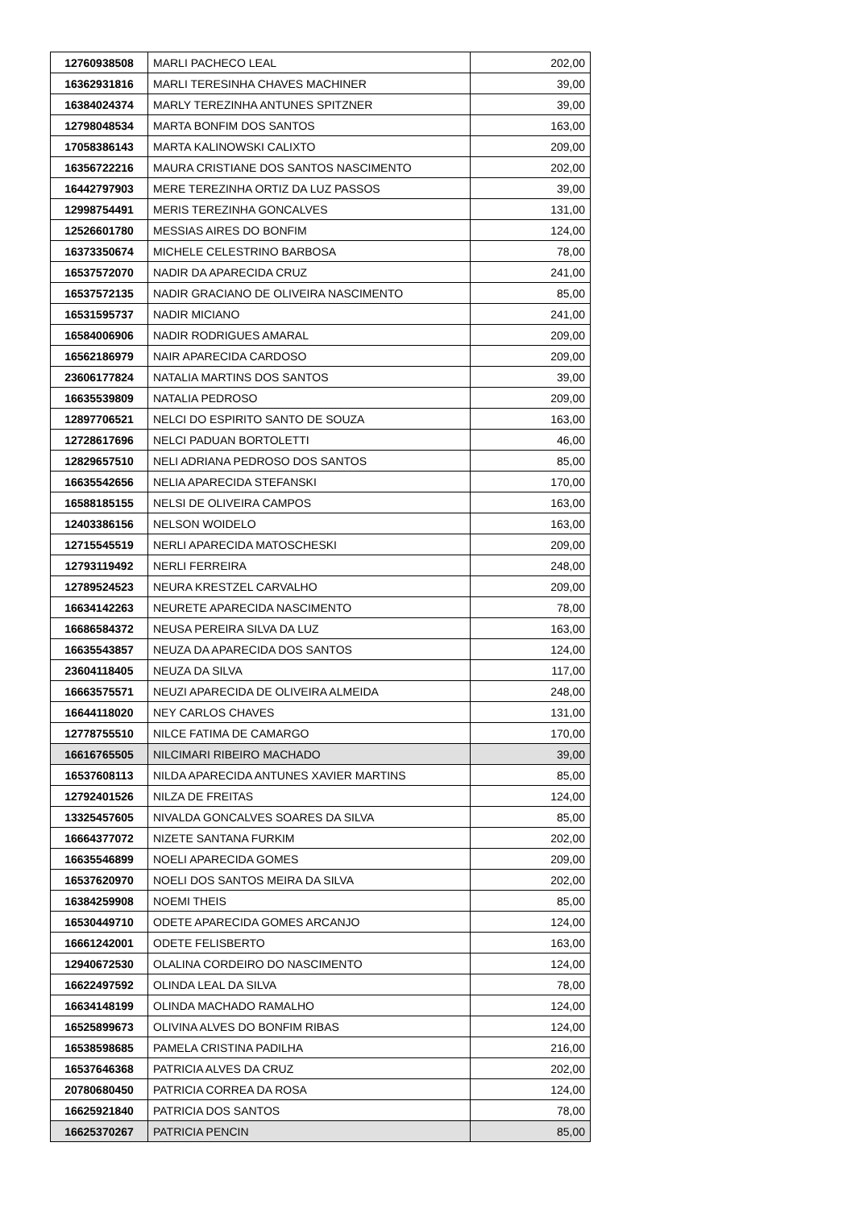| 12760938508 | MARLI PACHECO LEAL | 202,00 |
| 16362931816 | MARLI TERESINHA CHAVES MACHINER | 39,00 |
| 16384024374 | MARLY TEREZINHA ANTUNES SPITZNER | 39,00 |
| 12798048534 | MARTA BONFIM DOS SANTOS | 163,00 |
| 17058386143 | MARTA KALINOWSKI CALIXTO | 209,00 |
| 16356722216 | MAURA CRISTIANE DOS SANTOS NASCIMENTO | 202,00 |
| 16442797903 | MERE TEREZINHA ORTIZ DA LUZ PASSOS | 39,00 |
| 12998754491 | MERIS TEREZINHA GONCALVES | 131,00 |
| 12526601780 | MESSIAS AIRES DO BONFIM | 124,00 |
| 16373350674 | MICHELE CELESTRINO BARBOSA | 78,00 |
| 16537572070 | NADIR DA APARECIDA CRUZ | 241,00 |
| 16537572135 | NADIR GRACIANO DE OLIVEIRA NASCIMENTO | 85,00 |
| 16531595737 | NADIR MICIANO | 241,00 |
| 16584006906 | NADIR RODRIGUES AMARAL | 209,00 |
| 16562186979 | NAIR APARECIDA CARDOSO | 209,00 |
| 23606177824 | NATALIA MARTINS DOS SANTOS | 39,00 |
| 16635539809 | NATALIA PEDROSO | 209,00 |
| 12897706521 | NELCI DO ESPIRITO SANTO DE SOUZA | 163,00 |
| 12728617696 | NELCI PADUAN BORTOLETTI | 46,00 |
| 12829657510 | NELI ADRIANA PEDROSO DOS SANTOS | 85,00 |
| 16635542656 | NELIA APARECIDA STEFANSKI | 170,00 |
| 16588185155 | NELSI DE OLIVEIRA CAMPOS | 163,00 |
| 12403386156 | NELSON WOIDELO | 163,00 |
| 12715545519 | NERLI APARECIDA MATOSCHESKI | 209,00 |
| 12793119492 | NERLI FERREIRA | 248,00 |
| 12789524523 | NEURA KRESTZEL CARVALHO | 209,00 |
| 16634142263 | NEURETE APARECIDA NASCIMENTO | 78,00 |
| 16686584372 | NEUSA PEREIRA SILVA DA LUZ | 163,00 |
| 16635543857 | NEUZA DA APARECIDA DOS SANTOS | 124,00 |
| 23604118405 | NEUZA DA SILVA | 117,00 |
| 16663575571 | NEUZI APARECIDA DE OLIVEIRA ALMEIDA | 248,00 |
| 16644118020 | NEY CARLOS CHAVES | 131,00 |
| 12778755510 | NILCE FATIMA DE CAMARGO | 170,00 |
| 16616765505 | NILCIMARI RIBEIRO MACHADO | 39,00 |
| 16537608113 | NILDA APARECIDA ANTUNES XAVIER MARTINS | 85,00 |
| 12792401526 | NILZA DE FREITAS | 124,00 |
| 13325457605 | NIVALDA GONCALVES SOARES DA SILVA | 85,00 |
| 16664377072 | NIZETE SANTANA FURKIM | 202,00 |
| 16635546899 | NOELI APARECIDA GOMES | 209,00 |
| 16537620970 | NOELI DOS SANTOS MEIRA DA SILVA | 202,00 |
| 16384259908 | NOEMI THEIS | 85,00 |
| 16530449710 | ODETE APARECIDA GOMES ARCANJO | 124,00 |
| 16661242001 | ODETE FELISBERTO | 163,00 |
| 12940672530 | OLALINA CORDEIRO DO NASCIMENTO | 124,00 |
| 16622497592 | OLINDA LEAL DA SILVA | 78,00 |
| 16634148199 | OLINDA MACHADO RAMALHO | 124,00 |
| 16525899673 | OLIVINA ALVES DO BONFIM RIBAS | 124,00 |
| 16538598685 | PAMELA CRISTINA PADILHA | 216,00 |
| 16537646368 | PATRICIA ALVES DA CRUZ | 202,00 |
| 20780680450 | PATRICIA CORREA DA ROSA | 124,00 |
| 16625921840 | PATRICIA DOS SANTOS | 78,00 |
| 16625370267 | PATRICIA PENCIN | 85,00 |